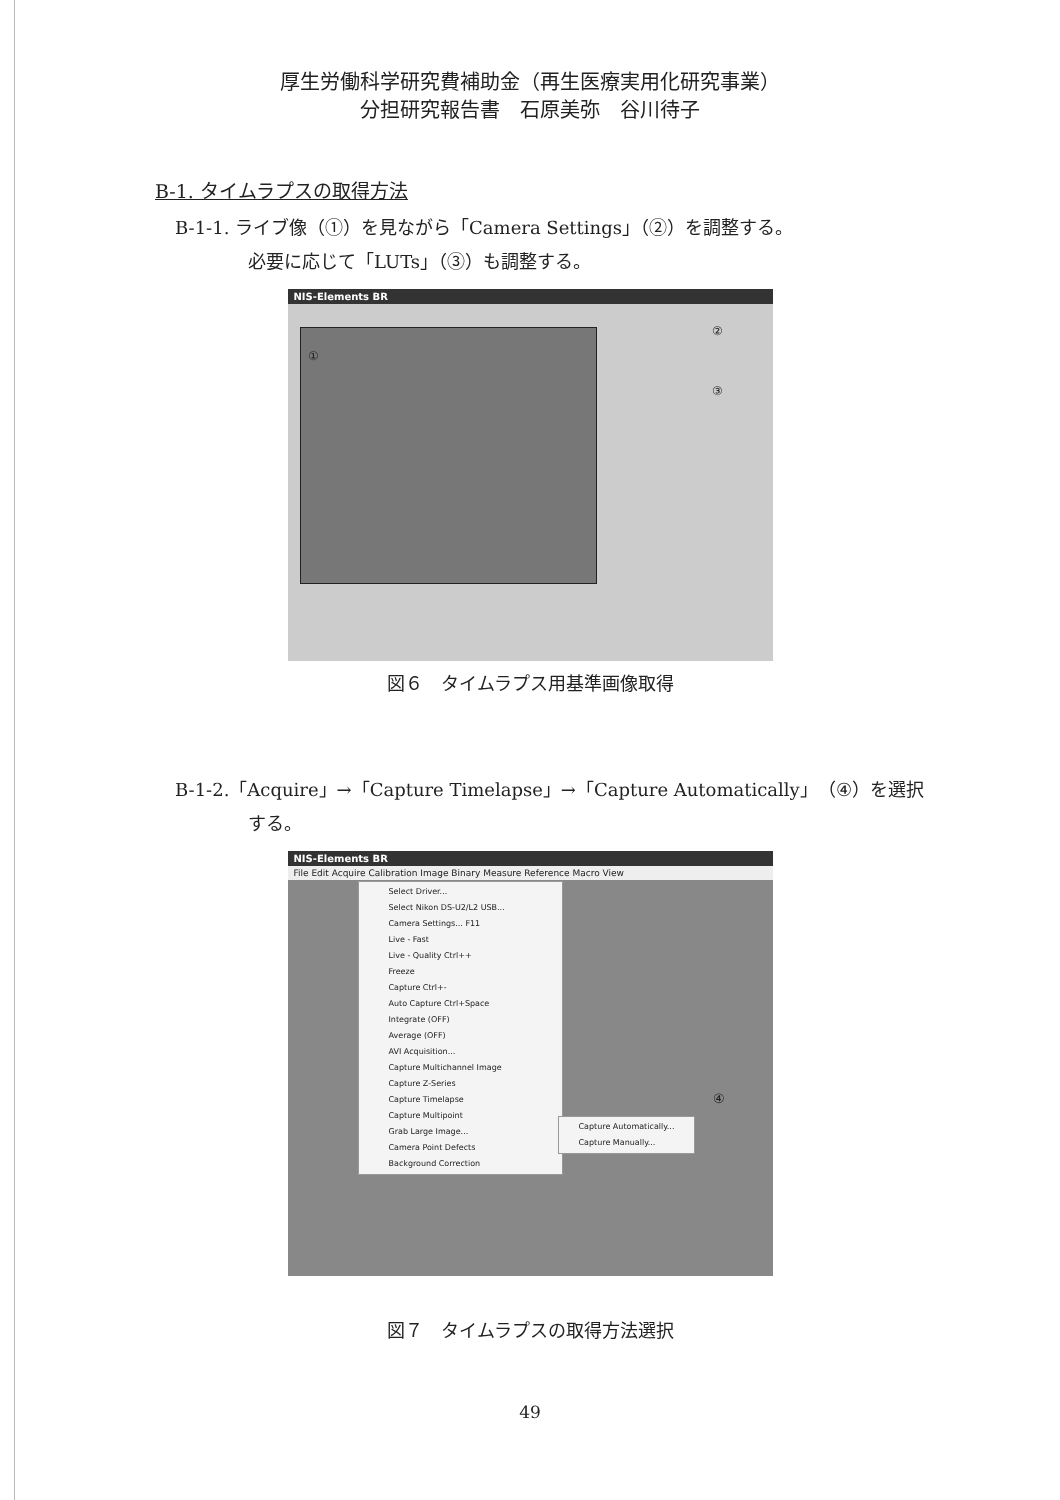厚生労働科学研究費補助金（再生医療実用化研究事業）
分担研究報告書　石原美弥　谷川待子
B-1. タイムラプスの取得方法
B-1-1. ライブ像（①）を見ながら「Camera Settings」（②）を調整する。
必要に応じて「LUTs」（③）も調整する。
NIS-Elements BR
②
③
①
図６　タイムラプス用基準画像取得
B-1-2.「Acquire」→「Capture Timelapse」→「Capture Automatically」（④）を選択
する。
NIS-Elements BR
File Edit Acquire Calibration Image Binary Measure Reference Macro View
Select Driver...
Select Nikon DS-U2/L2 USB...
Camera Settings... F11
Live - Fast
Live - Quality Ctrl++
Freeze
Capture Ctrl+-
Auto Capture Ctrl+Space
Integrate (OFF)
Average (OFF)
AVI Acquisition...
Capture Multichannel Image
Capture Z-Series
Capture Timelapse
Capture Multipoint
Grab Large Image...
Camera Point Defects
Background Correction
Capture Automatically...
Capture Manually...
④
図７　タイムラプスの取得方法選択
49